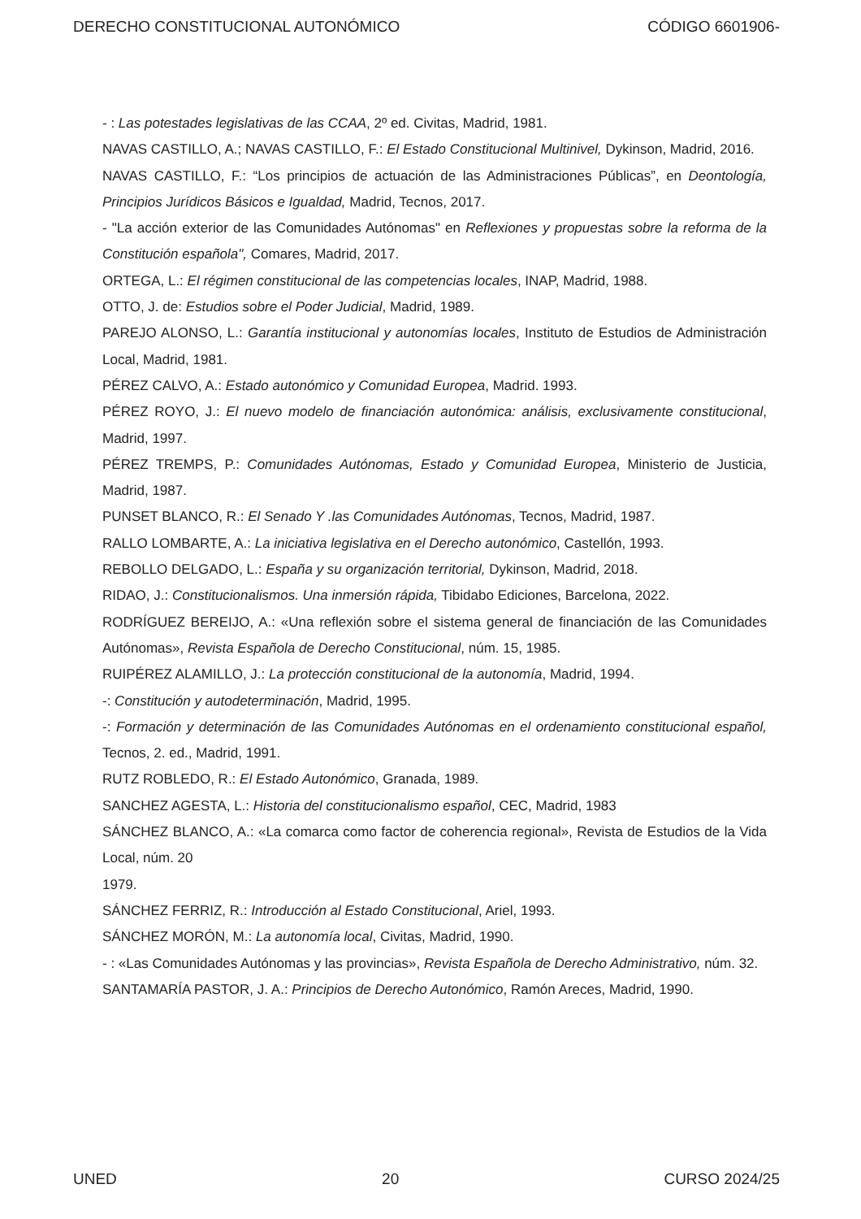DERECHO CONSTITUCIONAL AUTONÓMICO CÓDIGO 6601906-
- : Las potestades legislativas de las CCAA, 2º ed. Civitas, Madrid, 1981.
NAVAS CASTILLO, A.; NAVAS CASTILLO, F.: El Estado Constitucional Multinivel, Dykinson, Madrid, 2016.
NAVAS CASTILLO, F.: “Los principios de actuación de las Administraciones Públicas”, en Deontología, Principios Jurídicos Básicos e Igualdad, Madrid, Tecnos, 2017.
- "La acción exterior de las Comunidades Autónomas" en Reflexiones y propuestas sobre la reforma de la Constitución española", Comares, Madrid, 2017.
ORTEGA, L.: El régimen constitucional de las competencias locales, INAP, Madrid, 1988.
OTTO, J. de: Estudios sobre el Poder Judicial, Madrid, 1989.
PAREJO ALONSO, L.: Garantía institucional y autonomías locales, Instituto de Estudios de Administración Local, Madrid, 1981.
PÉREZ CALVO, A.: Estado autonómico y Comunidad Europea, Madrid. 1993.
PÉREZ ROYO, J.: El nuevo modelo de financiación autonómica: análisis, exclusivamente constitucional, Madrid, 1997.
PÉREZ TREMPS, P.: Comunidades Autónomas, Estado y Comunidad Europea, Ministerio de Justicia, Madrid, 1987.
PUNSET BLANCO, R.: El Senado Y .las Comunidades Autónomas, Tecnos, Madrid, 1987.
RALLO LOMBARTE, A.: La iniciativa legislativa en el Derecho autonómico, Castellón, 1993.
REBOLLO DELGADO, L.: España y su organización territorial, Dykinson, Madrid, 2018.
RIDAO, J.: Constitucionalismos. Una inmersión rápida, Tibidabo Ediciones, Barcelona, 2022.
RODRÍGUEZ BEREIJO, A.: «Una reflexión sobre el sistema general de financiación de las Comunidades Autónomas», Revista Española de Derecho Constitucional, núm. 15, 1985.
RUIPÉREZ ALAMILLO, J.: La protección constitucional de la autonomía, Madrid, 1994.
-: Constitución y autodeterminación, Madrid, 1995.
-: Formación y determinación de las Comunidades Autónomas en el ordenamiento constitucional español, Tecnos, 2. ed., Madrid, 1991.
RUTZ ROBLEDO, R.: El Estado Autonómico, Granada, 1989.
SANCHEZ AGESTA, L.: Historia del constitucionalismo español, CEC, Madrid, 1983
SÁNCHEZ BLANCO, A.: «La comarca como factor de coherencia regional», Revista de Estudios de la Vida Local, núm. 20
1979.
SÁNCHEZ FERRIZ, R.: Introducción al Estado Constitucional, Ariel, 1993.
SÁNCHEZ MORÓN, M.: La autonomía local, Civitas, Madrid, 1990.
- : «Las Comunidades Autónomas y las provincias», Revista Española de Derecho Administrativo, núm. 32.
SANTAMARÍA PASTOR, J. A.: Principios de Derecho Autonómico, Ramón Areces, Madrid, 1990.
UNED 20 CURSO 2024/25